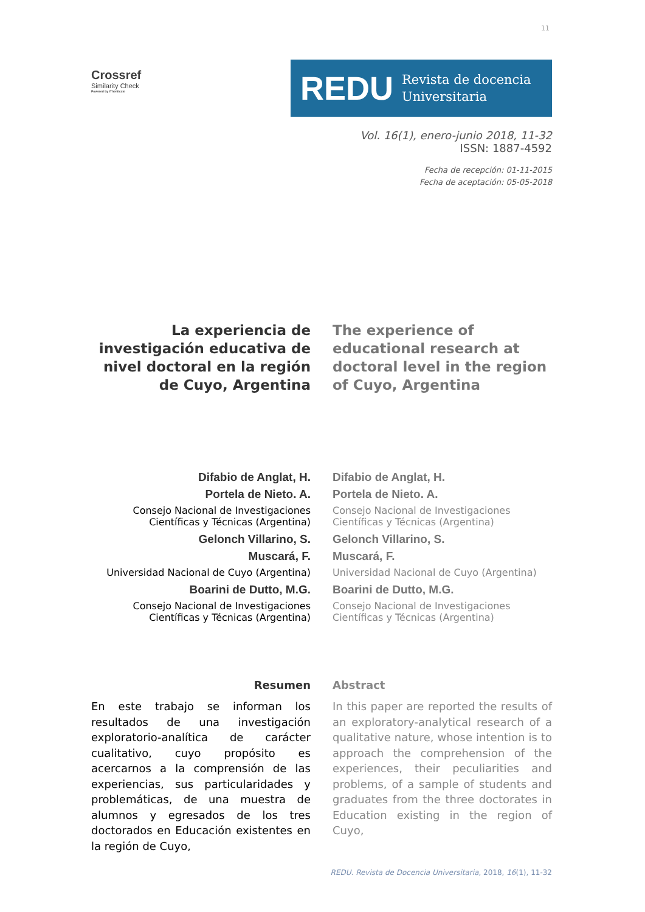11
Crossref
Similarity Check
Powered by iThenticate
REDU Revista de docencia
Universitaria
Vol. 16(1), enero-junio 2018, 11-32
ISSN: 1887-4592
Fecha de recepción: 01-11-2015
Fecha de aceptación: 05-05-2018
La experiencia de investigación educativa de nivel doctoral en la región de Cuyo, Argentina
The experience of educational research at doctoral level in the region of Cuyo, Argentina
Difabio de Anglat, H.
Portela de Nieto. A.
Consejo Nacional de Investigaciones Científicas y Técnicas (Argentina)
Gelonch Villarino, S.
Muscará, F.
Universidad Nacional de Cuyo (Argentina)
Boarini de Dutto, M.G.
Consejo Nacional de Investigaciones Científicas y Técnicas (Argentina)
Difabio de Anglat, H.
Portela de Nieto. A.
Consejo Nacional de Investigaciones Científicas y Técnicas (Argentina)
Gelonch Villarino, S.
Muscará, F.
Universidad Nacional de Cuyo (Argentina)
Boarini de Dutto, M.G.
Consejo Nacional de Investigaciones Científicas y Técnicas (Argentina)
Resumen
En este trabajo se informan los resultados de una investigación exploratorio-analítica de carácter cualitativo, cuyo propósito es acercarnos a la comprensión de las experiencias, sus particularidades y problemáticas, de una muestra de alumnos y egresados de los tres doctorados en Educación existentes en la región de Cuyo,
Abstract
In this paper are reported the results of an exploratory-analytical research of a qualitative nature, whose intention is to approach the comprehension of the experiences, their peculiarities and problems, of a sample of students and graduates from the three doctorates in Education existing in the region of Cuyo,
REDU. Revista de Docencia Universitaria, 2018, 16(1), 11-32